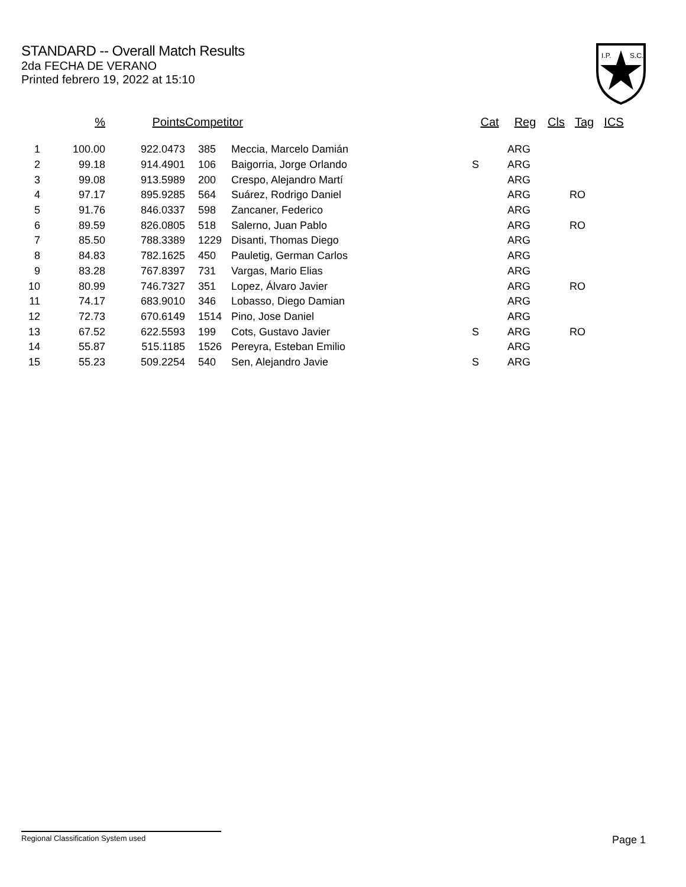STANDARD -- Overall Match Results
2da FECHA DE VERANO
Printed febrero 19, 2022 at 15:10
I.P.
S.C.
| | % | Points | Competitor | | Cat | Reg | Cls | Tag | ICS |
| --- | --- | --- | --- | --- | --- | --- | --- | --- | --- |
| 1 | 100.00 | 922.0473 | 385 | Meccia, Marcelo Damián | | ARG | | | |
| 2 | 99.18 | 914.4901 | 106 | Baigorria, Jorge Orlando | S | ARG | | | |
| 3 | 99.08 | 913.5989 | 200 | Crespo, Alejandro Martí | | ARG | | | |
| 4 | 97.17 | 895.9285 | 564 | Suárez, Rodrigo Daniel | | ARG | | RO | |
| 5 | 91.76 | 846.0337 | 598 | Zancaner, Federico | | ARG | | | |
| 6 | 89.59 | 826.0805 | 518 | Salerno, Juan Pablo | | ARG | | RO | |
| 7 | 85.50 | 788.3389 | 1229 | Disanti, Thomas Diego | | ARG | | | |
| 8 | 84.83 | 782.1625 | 450 | Pauletig, German Carlos | | ARG | | | |
| 9 | 83.28 | 767.8397 | 731 | Vargas, Mario Elias | | ARG | | | |
| 10 | 80.99 | 746.7327 | 351 | Lopez, Álvaro Javier | | ARG | | RO | |
| 11 | 74.17 | 683.9010 | 346 | Lobasso, Diego Damian | | ARG | | | |
| 12 | 72.73 | 670.6149 | 1514 | Pino, Jose Daniel | | ARG | | | |
| 13 | 67.52 | 622.5593 | 199 | Cots, Gustavo Javier | S | ARG | | RO | |
| 14 | 55.87 | 515.1185 | 1526 | Pereyra, Esteban Emilio | | ARG | | | |
| 15 | 55.23 | 509.2254 | 540 | Sen, Alejandro Javie | S | ARG | | | |
Regional Classification System used Page 1